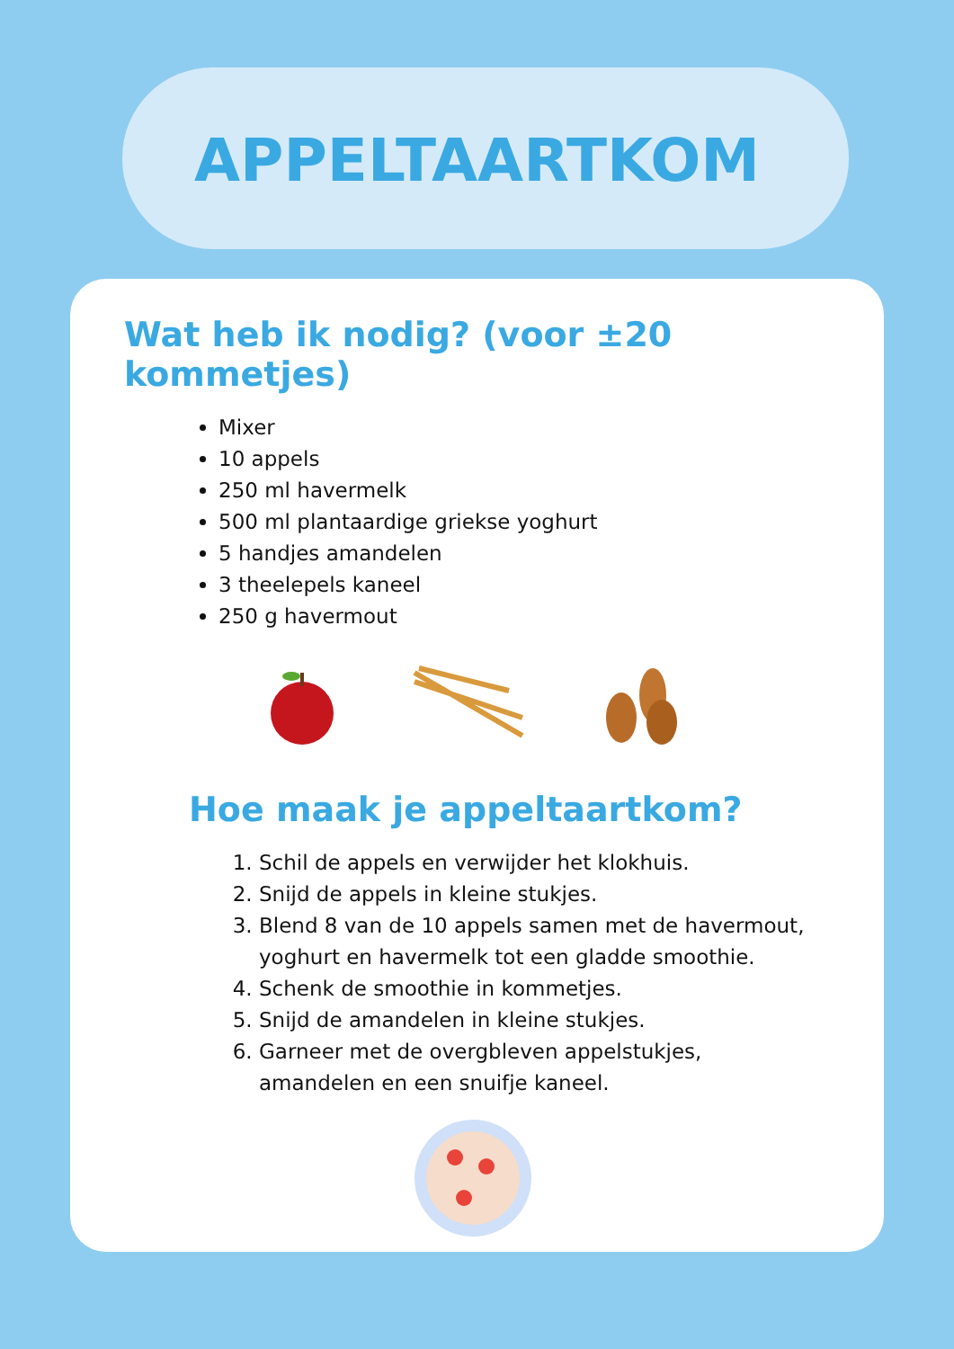APPELTAARTKOM
Wat heb ik nodig? (voor ±20 kommetjes)
Mixer
10 appels
250 ml havermelk
500 ml plantaardige griekse yoghurt
5 handjes amandelen
3 theelepels kaneel
250 g havermout
Hoe maak je appeltaartkom?
1. Schil de appels en verwijder het klokhuis.
2. Snijd de appels in kleine stukjes.
3. Blend 8 van de 10 appels samen met de havermout, yoghurt en havermelk tot een gladde smoothie.
4. Schenk de smoothie in kommetjes.
5. Snijd de amandelen in kleine stukjes.
6. Garneer met de overgbleven appelstukjes, amandelen en een snuifje kaneel.